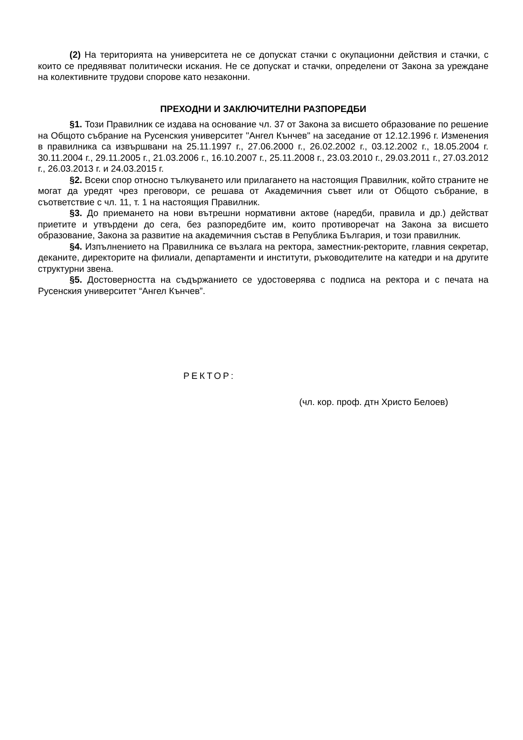(2) На територията на университета не се допускат стачки с окупационни действия и стачки, с които се предявяват политически искания. Не се допускат и стачки, определени от Закона за уреждане на колективните трудови спорове като незаконни.
ПРЕХОДНИ И ЗАКЛЮЧИТЕЛНИ РАЗПОРЕДБИ
§1. Този Правилник се издава на основание чл. 37 от Закона за висшето образование по решение на Общото събрание на Русенския университет "Ангел Кънчев" на заседание от 12.12.1996 г. Изменения в правилника са извършвани на 25.11.1997 г., 27.06.2000 г., 26.02.2002 г., 03.12.2002 г., 18.05.2004 г. 30.11.2004 г., 29.11.2005 г., 21.03.2006 г., 16.10.2007 г., 25.11.2008 г., 23.03.2010 г., 29.03.2011 г., 27.03.2012 г., 26.03.2013 г. и 24.03.2015 г.
§2. Всеки спор относно тълкуването или прилагането на настоящия Правилник, който страните не могат да уредят чрез преговори, се решава от Академичния съвет или от Общото събрание, в съответствие с чл. 11, т. 1 на настоящия Правилник.
§3. До приемането на нови вътрешни нормативни актове (наредби, правила и др.) действат приетите и утвърдени до сега, без разпоредбите им, които противоречат на Закона за висшето образование, Закона за развитие на академичния състав в Република България, и този правилник.
§4. Изпълнението на Правилника се възлага на ректора, заместник-ректорите, главния секретар, деканите, директорите на филиали, департаменти и институти, ръководителите на катедри и на другите структурни звена.
§5. Достоверността на съдържанието се удостоверява с подписа на ректора и с печата на Русенския университет “Ангел Кънчев”.
РЕКТОР:
(чл. кор. проф. дтн Христо Белоев)